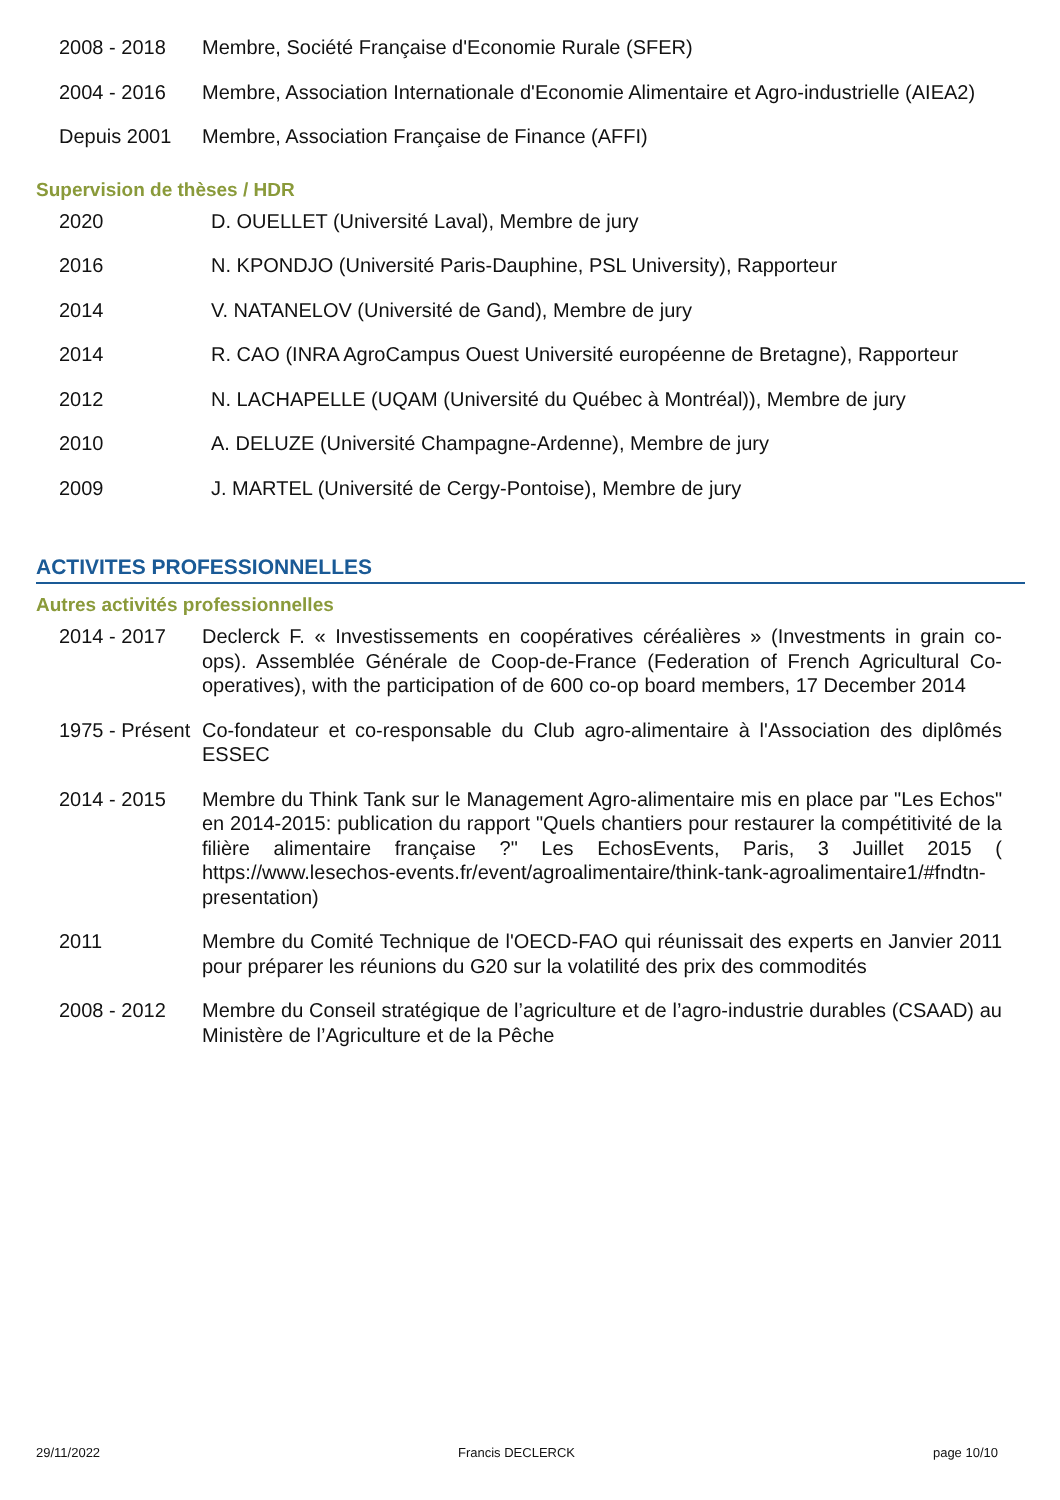2008 - 2018 Membre, Société Française d'Economie Rurale (SFER)
2004 - 2016 Membre, Association Internationale d'Economie Alimentaire et Agro-industrielle (AIEA2)
Depuis 2001 Membre, Association Française de Finance (AFFI)
Supervision de thèses / HDR
2020 D. OUELLET (Université Laval), Membre de jury
2016 N. KPONDJO (Université Paris-Dauphine, PSL University), Rapporteur
2014 V. NATANELOV (Université de Gand), Membre de jury
2014 R. CAO (INRA AgroCampus Ouest Université européenne de Bretagne), Rapporteur
2012 N. LACHAPELLE (UQAM (Université du Québec à Montréal)), Membre de jury
2010 A. DELUZE (Université Champagne-Ardenne), Membre de jury
2009 J. MARTEL (Université de Cergy-Pontoise), Membre de jury
ACTIVITES PROFESSIONNELLES
Autres activités professionnelles
2014 - 2017 Declerck F. « Investissements en coopératives céréalières » (Investments in grain co-ops). Assemblée Générale de Coop-de-France (Federation of French Agricultural Co-operatives), with the participation of de 600 co-op board members, 17 December 2014
1975 - Présent
Co-fondateur et co-responsable du Club agro-alimentaire à l'Association des diplômés ESSEC
2014 - 2015 Membre du Think Tank sur le Management Agro-alimentaire mis en place par "Les Echos" en 2014-2015: publication du rapport "Quels chantiers pour restaurer la compétitivité de la filière alimentaire française ?" Les EchosEvents, Paris, 3 Juillet 2015 ( https://www.lesechos-events.fr/event/agroalimentaire/think-tank-agroalimentaire1/#fndtn-presentation)
2011 Membre du Comité Technique de l'OECD-FAO qui réunissait des experts en Janvier 2011 pour préparer les réunions du G20 sur la volatilité des prix des commodités
2008 - 2012 Membre du Conseil stratégique de l’agriculture et de l’agro-industrie durables (CSAAD) au Ministère de l’Agriculture et de la Pêche
29/11/2022 Francis DECLERCK page 10/10